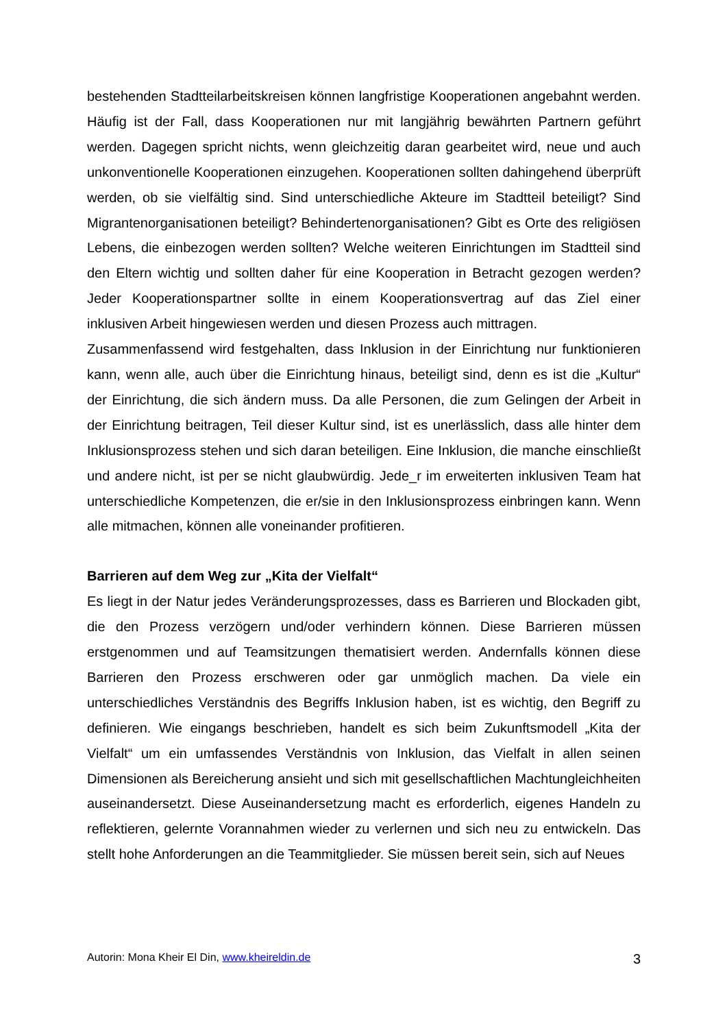bestehenden Stadtteilarbeitskreisen können langfristige Kooperationen angebahnt werden. Häufig ist der Fall, dass Kooperationen nur mit langjährig bewährten Partnern geführt werden. Dagegen spricht nichts, wenn gleichzeitig daran gearbeitet wird, neue und auch unkonventionelle Kooperationen einzugehen. Kooperationen sollten dahingehend überprüft werden, ob sie vielfältig sind. Sind unterschiedliche Akteure im Stadtteil beteiligt? Sind Migrantenorganisationen beteiligt? Behindertenorganisationen? Gibt es Orte des religiösen Lebens, die einbezogen werden sollten? Welche weiteren Einrichtungen im Stadtteil sind den Eltern wichtig und sollten daher für eine Kooperation in Betracht gezogen werden? Jeder Kooperationspartner sollte in einem Kooperationsvertrag auf das Ziel einer inklusiven Arbeit hingewiesen werden und diesen Prozess auch mittragen.
Zusammenfassend wird festgehalten, dass Inklusion in der Einrichtung nur funktionieren kann, wenn alle, auch über die Einrichtung hinaus, beteiligt sind, denn es ist die „Kultur“ der Einrichtung, die sich ändern muss. Da alle Personen, die zum Gelingen der Arbeit in der Einrichtung beitragen, Teil dieser Kultur sind, ist es unerlässlich, dass alle hinter dem Inklusionsprozess stehen und sich daran beteiligen. Eine Inklusion, die manche einschließt und andere nicht, ist per se nicht glaubwürdig. Jede_r im erweiterten inklusiven Team hat unterschiedliche Kompetenzen, die er/sie in den Inklusionsprozess einbringen kann. Wenn alle mitmachen, können alle voneinander profitieren.
Barrieren auf dem Weg zur „Kita der Vielfalt“
Es liegt in der Natur jedes Veränderungsprozesses, dass es Barrieren und Blockaden gibt, die den Prozess verzögern und/oder verhindern können. Diese Barrieren müssen erstgenommen und auf Teamsitzungen thematisiert werden. Andernfalls können diese Barrieren den Prozess erschweren oder gar unmöglich machen. Da viele ein unterschiedliches Verständnis des Begriffs Inklusion haben, ist es wichtig, den Begriff zu definieren. Wie eingangs beschrieben, handelt es sich beim Zukunftsmodell „Kita der Vielfalt“ um ein umfassendes Verständnis von Inklusion, das Vielfalt in allen seinen Dimensionen als Bereicherung ansieht und sich mit gesellschaftlichen Machtungleichheiten auseinandersetzt. Diese Auseinandersetzung macht es erforderlich, eigenes Handeln zu reflektieren, gelernte Vorannahmen wieder zu verlernen und sich neu zu entwickeln. Das stellt hohe Anforderungen an die Teammitglieder. Sie müssen bereit sein, sich auf Neues
Autorin: Mona Kheir El Din, www.kheireldin.de 3